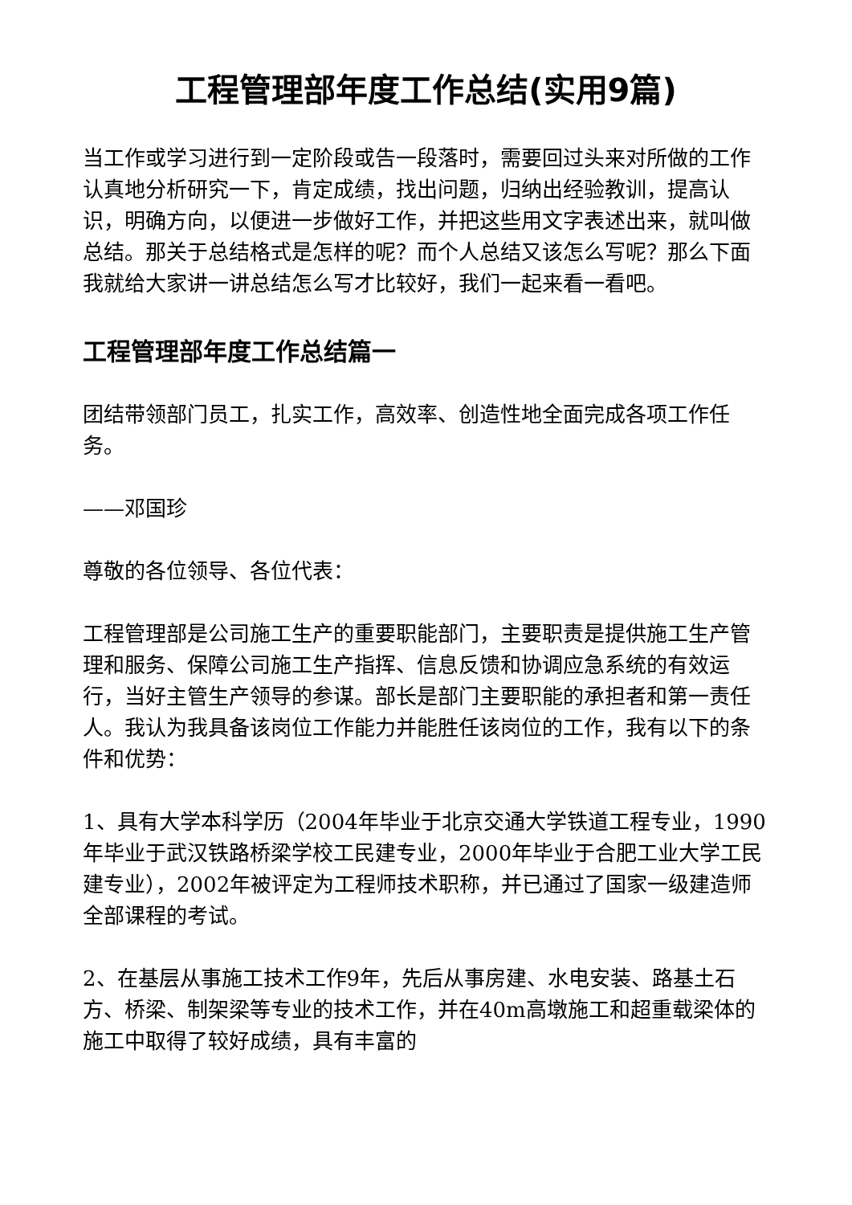工程管理部年度工作总结(实用9篇)
当工作或学习进行到一定阶段或告一段落时，需要回过头来对所做的工作认真地分析研究一下，肯定成绩，找出问题，归纳出经验教训，提高认识，明确方向，以便进一步做好工作，并把这些用文字表述出来，就叫做总结。那关于总结格式是怎样的呢？而个人总结又该怎么写呢？那么下面我就给大家讲一讲总结怎么写才比较好，我们一起来看一看吧。
工程管理部年度工作总结篇一
团结带领部门员工，扎实工作，高效率、创造性地全面完成各项工作任务。
——邓国珍
尊敬的各位领导、各位代表：
工程管理部是公司施工生产的重要职能部门，主要职责是提供施工生产管理和服务、保障公司施工生产指挥、信息反馈和协调应急系统的有效运行，当好主管生产领导的参谋。部长是部门主要职能的承担者和第一责任人。我认为我具备该岗位工作能力并能胜任该岗位的工作，我有以下的条件和优势：
1、具有大学本科学历（2004年毕业于北京交通大学铁道工程专业，1990年毕业于武汉铁路桥梁学校工民建专业，2000年毕业于合肥工业大学工民建专业），2002年被评定为工程师技术职称，并已通过了国家一级建造师全部课程的考试。
2、在基层从事施工技术工作9年，先后从事房建、水电安装、路基土石方、桥梁、制架梁等专业的技术工作，并在40m高墩施工和超重载梁体的施工中取得了较好成绩，具有丰富的